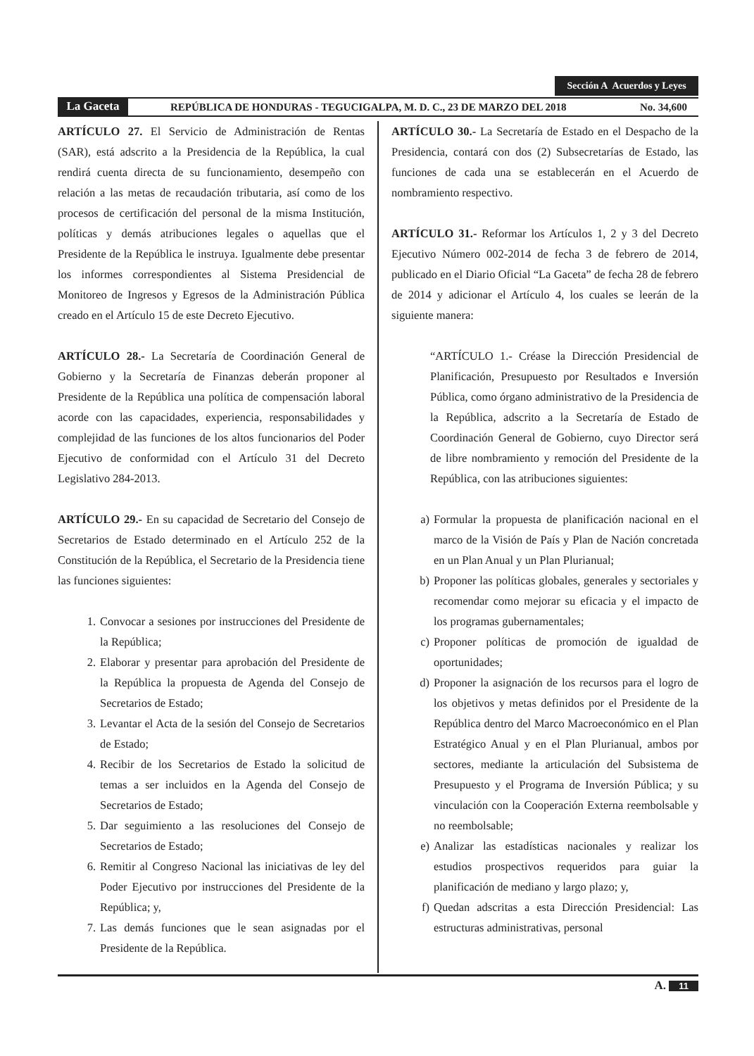Sección A Acuerdos y Leyes
La Gaceta
REPÚBLICA DE HONDURAS - TEGUCIGALPA, M. D. C., 23 DE MARZO DEL 2018
No. 34,600
ARTÍCULO 27. El Servicio de Administración de Rentas (SAR), está adscrito a la Presidencia de la República, la cual rendirá cuenta directa de su funcionamiento, desempeño con relación a las metas de recaudación tributaria, así como de los procesos de certificación del personal de la misma Institución, políticas y demás atribuciones legales o aquellas que el Presidente de la República le instruya. Igualmente debe presentar los informes correspondientes al Sistema Presidencial de Monitoreo de Ingresos y Egresos de la Administración Pública creado en el Artículo 15 de este Decreto Ejecutivo.
ARTÍCULO 28.- La Secretaría de Coordinación General de Gobierno y la Secretaría de Finanzas deberán proponer al Presidente de la República una política de compensación laboral acorde con las capacidades, experiencia, responsabilidades y complejidad de las funciones de los altos funcionarios del Poder Ejecutivo de conformidad con el Artículo 31 del Decreto Legislativo 284-2013.
ARTÍCULO 29.- En su capacidad de Secretario del Consejo de Secretarios de Estado determinado en el Artículo 252 de la Constitución de la República, el Secretario de la Presidencia tiene las funciones siguientes:
1. Convocar a sesiones por instrucciones del Presidente de la República;
2. Elaborar y presentar para aprobación del Presidente de la República la propuesta de Agenda del Consejo de Secretarios de Estado;
3. Levantar el Acta de la sesión del Consejo de Secretarios de Estado;
4. Recibir de los Secretarios de Estado la solicitud de temas a ser incluidos en la Agenda del Consejo de Secretarios de Estado;
5. Dar seguimiento a las resoluciones del Consejo de Secretarios de Estado;
6. Remitir al Congreso Nacional las iniciativas de ley del Poder Ejecutivo por instrucciones del Presidente de la República; y,
7. Las demás funciones que le sean asignadas por el Presidente de la República.
ARTÍCULO 30.- La Secretaría de Estado en el Despacho de la Presidencia, contará con dos (2) Subsecretarías de Estado, las funciones de cada una se establecerán en el Acuerdo de nombramiento respectivo.
ARTÍCULO 31.- Reformar los Artículos 1, 2 y 3 del Decreto Ejecutivo Número 002-2014 de fecha 3 de febrero de 2014, publicado en el Diario Oficial “La Gaceta” de fecha 28 de febrero de 2014 y adicionar el Artículo 4, los cuales se leerán de la siguiente manera:
“ARTÍCULO 1.- Créase la Dirección Presidencial de Planificación, Presupuesto por Resultados e Inversión Pública, como órgano administrativo de la Presidencia de la República, adscrito a la Secretaría de Estado de Coordinación General de Gobierno, cuyo Director será de libre nombramiento y remoción del Presidente de la República, con las atribuciones siguientes:
a) Formular la propuesta de planificación nacional en el marco de la Visión de País y Plan de Nación concretada en un Plan Anual y un Plan Plurianual;
b) Proponer las políticas globales, generales y sectoriales y recomendar como mejorar su eficacia y el impacto de los programas gubernamentales;
c) Proponer políticas de promoción de igualdad de oportunidades;
d) Proponer la asignación de los recursos para el logro de los objetivos y metas definidos por el Presidente de la República dentro del Marco Macroeconómico en el Plan Estratégico Anual y en el Plan Plurianual, ambos por sectores, mediante la articulación del Subsistema de Presupuesto y el Programa de Inversión Pública; y su vinculación con la Cooperación Externa reembolsable y no reembolsable;
e) Analizar las estadísticas nacionales y realizar los estudios prospectivos requeridos para guiar la planificación de mediano y largo plazo; y,
f) Quedan adscritas a esta Dirección Presidencial: Las estructuras administrativas, personal
A. 11